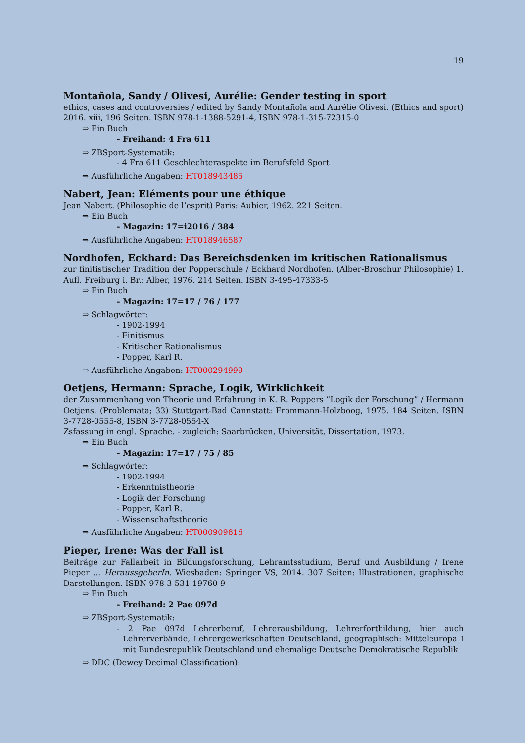19
Montañola, Sandy / Olivesi, Aurélie: Gender testing in sport
ethics, cases and controversies / edited by Sandy Montañola and Aurélie Olivesi. (Ethics and sport) 2016. xiii, 196 Seiten. ISBN 978-1-1388-5291-4, ISBN 978-1-315-72315-0
⇒ Ein Buch
- Freihand: 4 Fra 611
⇒ ZBSport-Systematik:
- 4 Fra 611 Geschlechteraspekte im Berufsfeld Sport
⇒ Ausführliche Angaben: HT018943485
Nabert, Jean: Eléments pour une éthique
Jean Nabert. (Philosophie de l’esprit) Paris: Aubier, 1962. 221 Seiten.
⇒ Ein Buch
- Magazin: 17=i2016 / 384
⇒ Ausführliche Angaben: HT018946587
Nordhofen, Eckhard: Das Bereichsdenken im kritischen Rationalismus
zur finitistischer Tradition der Popperschule / Eckhard Nordhofen. (Alber-Broschur Philosophie) 1. Aufl. Freiburg i. Br.: Alber, 1976. 214 Seiten. ISBN 3-495-47333-5
⇒ Ein Buch
- Magazin: 17=17 / 76 / 177
⇒ Schlagwörter:
- 1902-1994
- Finitismus
- Kritischer Rationalismus
- Popper, Karl R.
⇒ Ausführliche Angaben: HT000294999
Oetjens, Hermann: Sprache, Logik, Wirklichkeit
der Zusammenhang von Theorie und Erfahrung in K. R. Poppers ”Logik der Forschung” / Hermann Oetjens. (Problemata; 33) Stuttgart-Bad Cannstatt: Frommann-Holzboog, 1975. 184 Seiten. ISBN 3-7728-0555-8, ISBN 3-7728-0554-X
Zsfassung in engl. Sprache. - zugleich: Saarbrücken, Universität, Dissertation, 1973.
⇒ Ein Buch
- Magazin: 17=17 / 75 / 85
⇒ Schlagwörter:
- 1902-1994
- Erkenntnistheorie
- Logik der Forschung
- Popper, Karl R.
- Wissenschaftstheorie
⇒ Ausführliche Angaben: HT000909816
Pieper, Irene: Was der Fall ist
Beiträge zur Fallarbeit in Bildungsforschung, Lehramtsstudium, Beruf und Ausbildung / Irene Pieper ... HeraussgeberIn. Wiesbaden: Springer VS, 2014. 307 Seiten: Illustrationen, graphische Darstellungen. ISBN 978-3-531-19760-9
⇒ Ein Buch
- Freihand: 2 Pae 097d
⇒ ZBSport-Systematik:
- 2 Pae 097d Lehrerberuf, Lehrerausbildung, Lehrerfortbildung, hier auch Lehrerverbände, Lehrergewerkschaften Deutschland, geographisch: Mitteleuropa I mit Bundesrepublik Deutschland und ehemalige Deutsche Demokratische Republik
⇒ DDC (Dewey Decimal Classification):